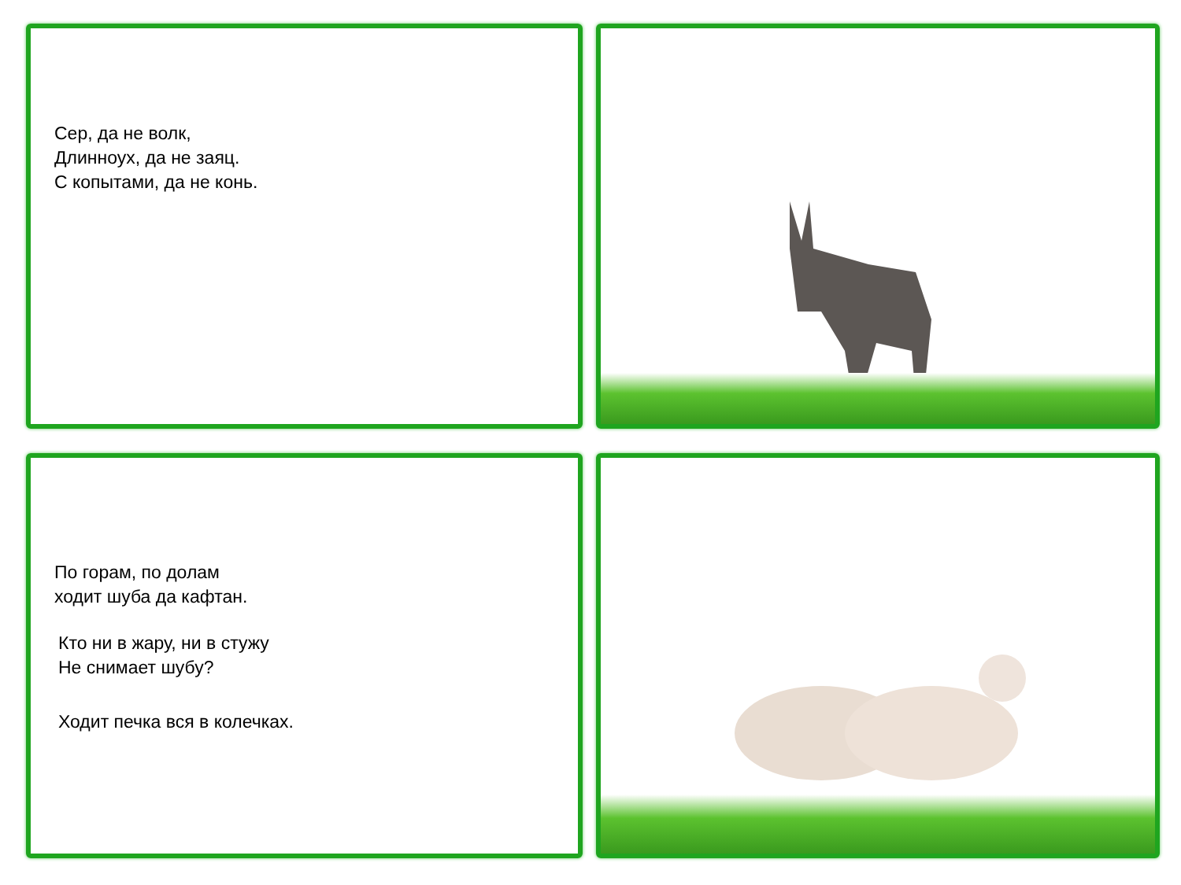Сер, да не волк,
Длинноух, да не заяц.
С копытами, да не конь.
По горам, по долам
ходит шуба да кафтан.
Кто ни в жару, ни в стужу
Не снимает шубу?
Ходит печка вся в колечках.